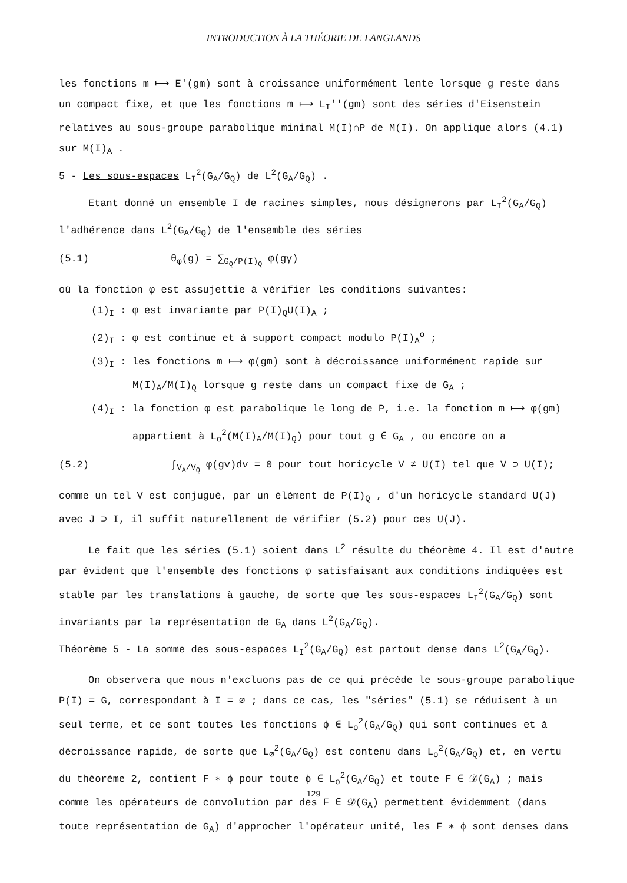INTRODUCTION À LA THÉORIE DE LANGLANDS
les fonctions m ⟼ E'(gm) sont à croissance uniformément lente lorsque g reste dans un compact fixe, et que les fonctions m ⟼ L<sub>I</sub>''(gm) sont des séries d'Eisenstein relatives au sous-groupe parabolique minimal M(I)∩P de M(I). On applique alors (4.1) sur M(I)<sub>A</sub> .
5 - Les sous-espaces L<sub>I</sub><sup>2</sup>(G<sub>A</sub>/G<sub>Q</sub>) de L<sup>2</sup>(G<sub>A</sub>/G<sub>Q</sub>) .
Etant donné un ensemble I de racines simples, nous désignerons par L<sub>I</sub><sup>2</sup>(G<sub>A</sub>/G<sub>Q</sub>) l'adhérence dans L<sup>2</sup>(G<sub>A</sub>/G<sub>Q</sub>) de l'ensemble des séries
(5.1) θ<sub>φ</sub>(g) = ∑<sub>G<sub>Q</sub>/P(I)<sub>Q</sub></sub> φ(gγ)
où la fonction φ est assujettie à vérifier les conditions suivantes:
(1)<sub>I</sub> : φ est invariante par P(I)<sub>Q</sub>U(I)<sub>A</sub> ;
(2)<sub>I</sub> : φ est continue et à support compact modulo P(I)<sub>A</sub><sup>o</sup> ;
(3)<sub>I</sub> : les fonctions m ⟼ φ(gm) sont à décroissance uniformément rapide sur M(I)<sub>A</sub>/M(I)<sub>Q</sub> lorsque g reste dans un compact fixe de G<sub>A</sub> ;
(4)<sub>I</sub> : la fonction φ est parabolique le long de P, i.e. la fonction m ⟼ φ(gm) appartient à L<sub>o</sub><sup>2</sup>(M(I)<sub>A</sub>/M(I)<sub>Q</sub>) pour tout g ∈ G<sub>A</sub> , ou encore on a
(5.2) ∫<sub>V<sub>A</sub>/V<sub>Q</sub></sub> φ(gv)dv = 0 pour tout horicycle V ≠ U(I) tel que V ⊃ U(I);
comme un tel V est conjugué, par un élément de P(I)<sub>Q</sub> , d'un horicycle standard U(J) avec J ⊃ I, il suffit naturellement de vérifier (5.2) pour ces U(J).
Le fait que les séries (5.1) soient dans L<sup>2</sup> résulte du théorème 4. Il est d'autre par évident que l'ensemble des fonctions φ satisfaisant aux conditions indiquées est stable par les translations à gauche, de sorte que les sous-espaces L<sub>I</sub><sup>2</sup>(G<sub>A</sub>/G<sub>Q</sub>) sont invariants par la représentation de G<sub>A</sub> dans L<sup>2</sup>(G<sub>A</sub>/G<sub>Q</sub>).
Théorème 5 - La somme des sous-espaces L<sub>I</sub><sup>2</sup>(G<sub>A</sub>/G<sub>Q</sub>) est partout dense dans L<sup>2</sup>(G<sub>A</sub>/G<sub>Q</sub>).
On observera que nous n'excluons pas de ce qui précède le sous-groupe parabolique P(I) = G, correspondant à I = ∅ ; dans ce cas, les "séries" (5.1) se réduisent à un seul terme, et ce sont toutes les fonctions ϕ ∈ L<sub>o</sub><sup>2</sup>(G<sub>A</sub>/G<sub>Q</sub>) qui sont continues et à décroissance rapide, de sorte que L<sub>∅</sub><sup>2</sup>(G<sub>A</sub>/G<sub>Q</sub>) est contenu dans L<sub>o</sub><sup>2</sup>(G<sub>A</sub>/G<sub>Q</sub>) et, en vertu du théorème 2, contient F ∗ ϕ pour toute ϕ ∈ L<sub>o</sub><sup>2</sup>(G<sub>A</sub>/G<sub>Q</sub>) et toute F ∈ 𝒟(G<sub>A</sub>) ; mais comme les opérateurs de convolution par des F ∈ 𝒟(G<sub>A</sub>) permettent évidemment (dans toute représentation de G<sub>A</sub>) d'approcher l'opérateur unité, les F ∗ ϕ sont denses dans
129